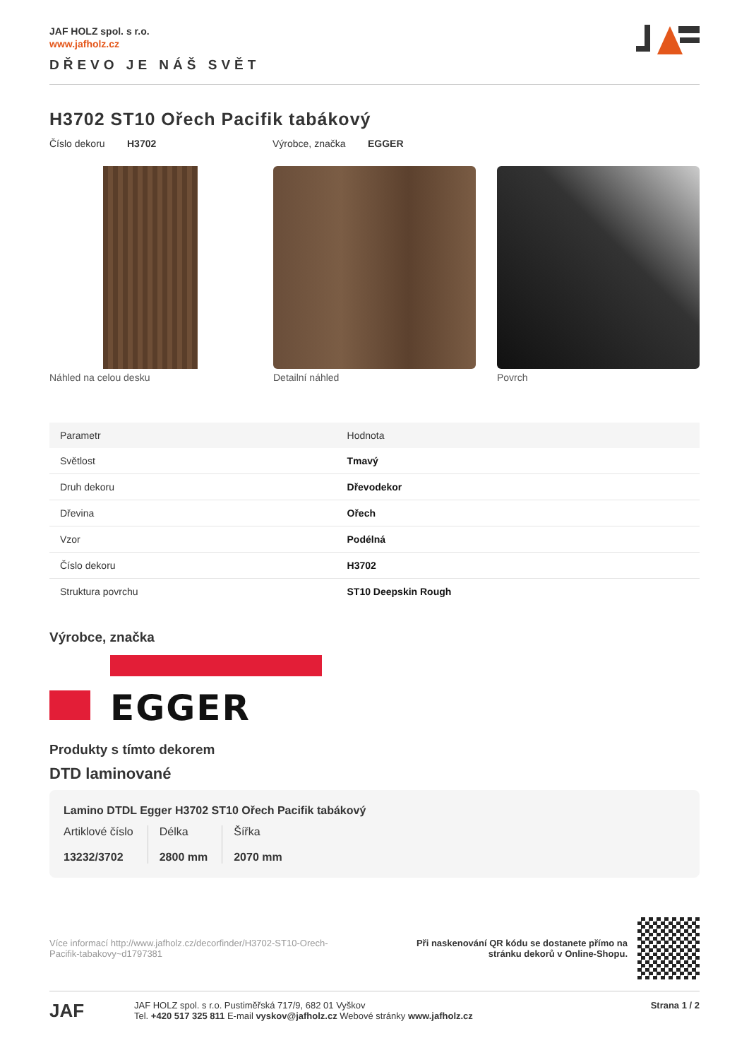JAF HOLZ spol. s r.o.
www.jafholz.cz
DŘEVO JE NÁŠ SVĚT
H3702 ST10 Ořech Pacifik tabákový
Číslo dekoru H3702 Výrobce, značka EGGER
Náhled na celou desku Detailní náhled Povrch
| Parametr | Hodnota |
| --- | --- |
| Světlost | Tmavý |
| Druh dekoru | Dřevodekor |
| Dřevina | Ořech |
| Vzor | Podélná |
| Číslo dekoru | H3702 |
| Struktura povrchu | ST10 Deepskin Rough |
Výrobce, značka
EGGER
Produkty s tímto dekorem
DTD laminované
Lamino DTDL Egger H3702 ST10 Ořech Pacifik tabákový
Artiklové číslo
13232/3702
Délka
2800 mm
Šířka
2070 mm
Více informací http://www.jafholz.cz/decorfinder/H3702-ST10-Orech-Pacifik-tabakovy~d1797381
Při naskenování QR kódu se dostanete přímo na
stránku dekorů v Online-Shopu.
JAF
JAF HOLZ spol. s r.o. Pustiměřská 717/9, 682 01 Vyškov
Tel. +420 517 325 811 E-mail vyskov@jafholz.cz Webové stránky www.jafholz.cz
Strana 1 / 2